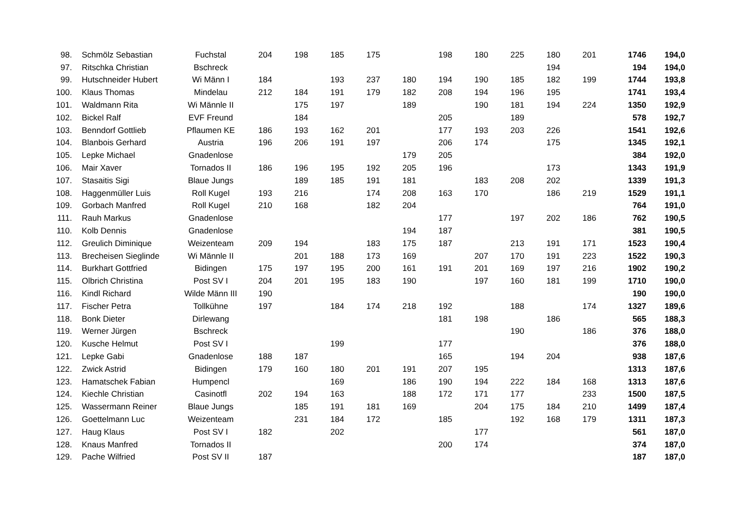| 98. | Schmölz Sebastian | Fuchstal | 204 | 198 | 185 | 175 | | 198 | 180 | 225 | 180 | 201 | 1746 | 194,0 |
| 97. | Ritschka Christian | Bschreck | | | | | | | | | 194 | | 194 | 194,0 |
| 99. | Hutschneider Hubert | Wi Männ I | 184 | | 193 | 237 | 180 | 194 | 190 | 185 | 182 | 199 | 1744 | 193,8 |
| 100. | Klaus Thomas | Mindelau | 212 | 184 | 191 | 179 | 182 | 208 | 194 | 196 | 195 | | 1741 | 193,4 |
| 101. | Waldmann Rita | Wi Männle II | | 175 | 197 | | 189 | | 190 | 181 | 194 | 224 | 1350 | 192,9 |
| 102. | Bickel Ralf | EVF Freund | | 184 | | | | 205 | | 189 | | | 578 | 192,7 |
| 103. | Benndorf Gottlieb | Pflaumen KE | 186 | 193 | 162 | 201 | | 177 | 193 | 203 | 226 | | 1541 | 192,6 |
| 104. | Blanbois Gerhard | Austria | 196 | 206 | 191 | 197 | | 206 | 174 | | 175 | | 1345 | 192,1 |
| 105. | Lepke Michael | Gnadenlose | | | | | 179 | 205 | | | | | 384 | 192,0 |
| 106. | Mair Xaver | Tornados II | 186 | 196 | 195 | 192 | 205 | 196 | | | 173 | | 1343 | 191,9 |
| 107. | Stasaitis Sigi | Blaue Jungs | | 189 | 185 | 191 | 181 | | 183 | 208 | 202 | | 1339 | 191,3 |
| 108. | Haggenmüller Luis | Roll Kugel | 193 | 216 | | 174 | 208 | 163 | 170 | | 186 | 219 | 1529 | 191,1 |
| 109. | Gorbach Manfred | Roll Kugel | 210 | 168 | | 182 | 204 | | | | | | 764 | 191,0 |
| 111. | Rauh Markus | Gnadenlose | | | | | | 177 | | 197 | 202 | 186 | 762 | 190,5 |
| 110. | Kolb Dennis | Gnadenlose | | | | | 194 | 187 | | | | | 381 | 190,5 |
| 112. | Greulich Diminique | Weizenteam | 209 | 194 | | 183 | 175 | 187 | | 213 | 191 | 171 | 1523 | 190,4 |
| 113. | Brecheisen Sieglinde | Wi Männle II | | 201 | 188 | 173 | 169 | | 207 | 170 | 191 | 223 | 1522 | 190,3 |
| 114. | Burkhart Gottfried | Bidingen | 175 | 197 | 195 | 200 | 161 | 191 | 201 | 169 | 197 | 216 | 1902 | 190,2 |
| 115. | Olbrich Christina | Post SV I | 204 | 201 | 195 | 183 | 190 | | 197 | 160 | 181 | 199 | 1710 | 190,0 |
| 116. | Kindl Richard | Wilde Männ III | 190 | | | | | | | | | | 190 | 190,0 |
| 117. | Fischer Petra | Tollkühne | 197 | | 184 | 174 | 218 | 192 | | 188 | | 174 | 1327 | 189,6 |
| 118. | Bonk Dieter | Dirlewang | | | | | | 181 | 198 | | 186 | | 565 | 188,3 |
| 119. | Werner Jürgen | Bschreck | | | | | | | | 190 | | 186 | 376 | 188,0 |
| 120. | Kusche Helmut | Post SV I | | | 199 | | | 177 | | | | | 376 | 188,0 |
| 121. | Lepke Gabi | Gnadenlose | 188 | 187 | | | | 165 | | 194 | 204 | | 938 | 187,6 |
| 122. | Zwick Astrid | Bidingen | 179 | 160 | 180 | 201 | 191 | 207 | 195 | | | | 1313 | 187,6 |
| 123. | Hamatschek Fabian | Humpencl | | | 169 | | 186 | 190 | 194 | 222 | 184 | 168 | 1313 | 187,6 |
| 124. | Kiechle Christian | Casinotfl | 202 | 194 | 163 | | 188 | 172 | 171 | 177 | | 233 | 1500 | 187,5 |
| 125. | Wassermann Reiner | Blaue Jungs | | 185 | 191 | 181 | 169 | | 204 | 175 | 184 | 210 | 1499 | 187,4 |
| 126. | Goettelmann Luc | Weizenteam | | 231 | 184 | 172 | | 185 | | 192 | 168 | 179 | 1311 | 187,3 |
| 127. | Haug Klaus | Post SV I | 182 | | 202 | | | | 177 | | | | 561 | 187,0 |
| 128. | Knaus Manfred | Tornados II | | | | | | 200 | 174 | | | | 374 | 187,0 |
| 129. | Pache Wilfried | Post SV II | 187 | | | | | | | | | | 187 | 187,0 |